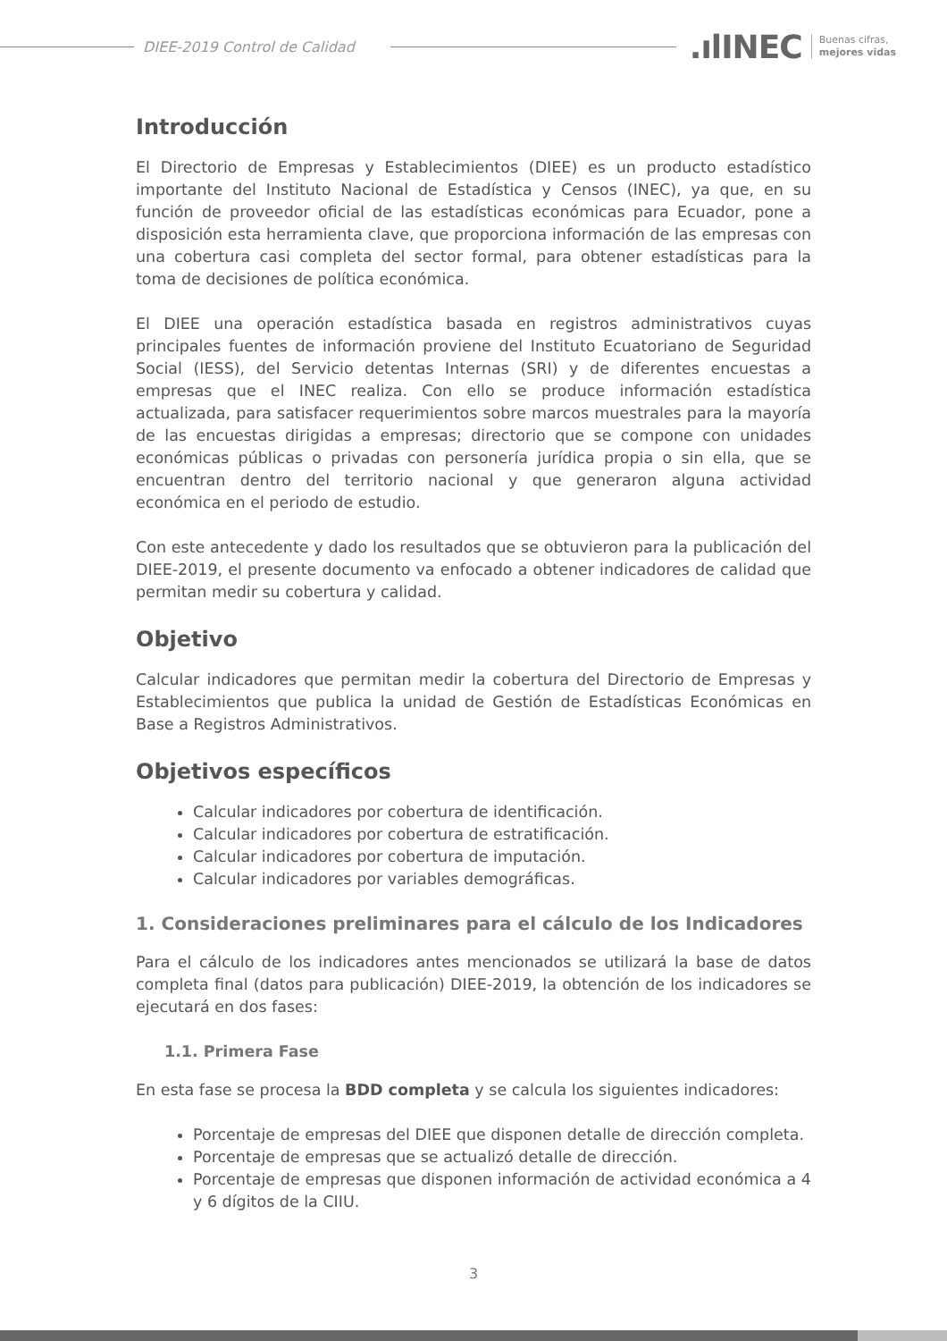DIEE-2019 Control de Calidad
.ılINEC Buenas cifras,
mejores vidas
Introducción
El Directorio de Empresas y Establecimientos (DIEE) es un producto estadístico importante del Instituto Nacional de Estadística y Censos (INEC), ya que, en su función de proveedor oficial de las estadísticas económicas para Ecuador, pone a disposición esta herramienta clave, que proporciona información de las empresas con una cobertura casi completa del sector formal, para obtener estadísticas para la toma de decisiones de política económica.
El DIEE una operación estadística basada en registros administrativos cuyas principales fuentes de información proviene del Instituto Ecuatoriano de Seguridad Social (IESS), del Servicio detentas Internas (SRI) y de diferentes encuestas a empresas que el INEC realiza. Con ello se produce información estadística actualizada, para satisfacer requerimientos sobre marcos muestrales para la mayoría de las encuestas dirigidas a empresas; directorio que se compone con unidades económicas públicas o privadas con personería jurídica propia o sin ella, que se encuentran dentro del territorio nacional y que generaron alguna actividad económica en el periodo de estudio.
Con este antecedente y dado los resultados que se obtuvieron para la publicación del DIEE-2019, el presente documento va enfocado a obtener indicadores de calidad que permitan medir su cobertura y calidad.
Objetivo
Calcular indicadores que permitan medir la cobertura del Directorio de Empresas y Establecimientos que publica la unidad de Gestión de Estadísticas Económicas en Base a Registros Administrativos.
Objetivos específicos
Calcular indicadores por cobertura de identificación.
Calcular indicadores por cobertura de estratificación.
Calcular indicadores por cobertura de imputación.
Calcular indicadores por variables demográficas.
1. Consideraciones preliminares para el cálculo de los Indicadores
Para el cálculo de los indicadores antes mencionados se utilizará la base de datos completa final (datos para publicación) DIEE-2019, la obtención de los indicadores se ejecutará en dos fases:
1.1. Primera Fase
En esta fase se procesa la BDD completa y se calcula los siguientes indicadores:
Porcentaje de empresas del DIEE que disponen detalle de dirección completa.
Porcentaje de empresas que se actualizó detalle de dirección.
Porcentaje de empresas que disponen información de actividad económica a 4 y 6 dígitos de la CIIU.
3